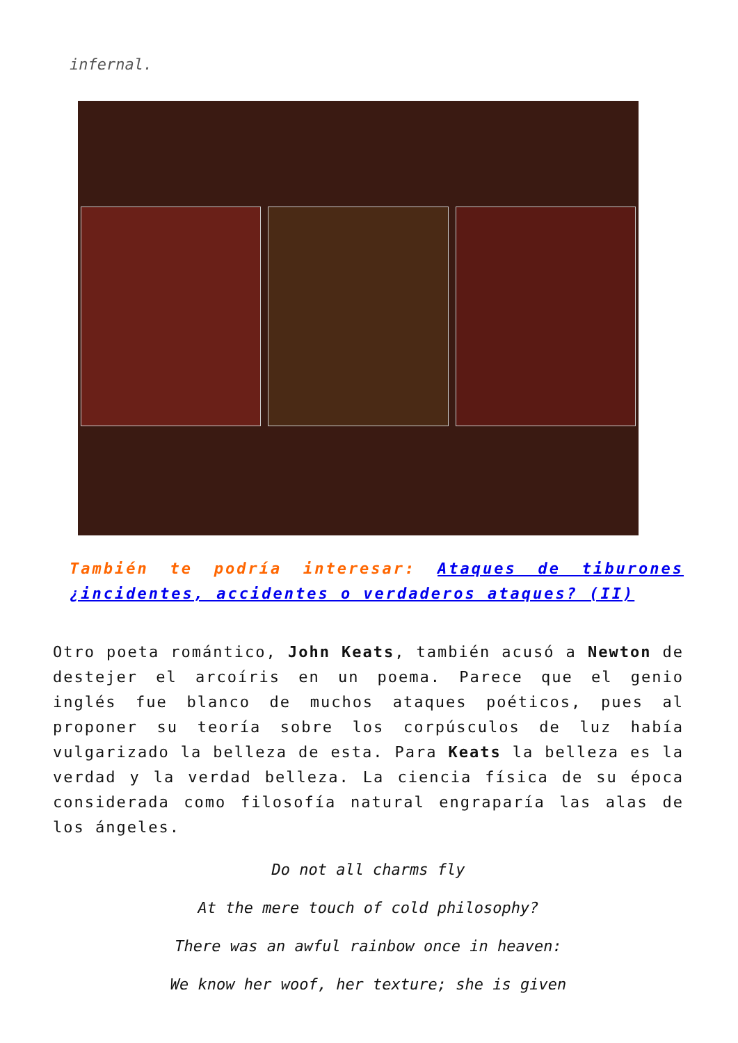infernal.
También te podría interesar: Ataques de tiburones ¿incidentes, accidentes o verdaderos ataques? (II)
Otro poeta romántico, John Keats, también acusó a Newton de destejer el arcoíris en un poema. Parece que el genio inglés fue blanco de muchos ataques poéticos, pues al proponer su teoría sobre los corpúsculos de luz había vulgarizado la belleza de esta. Para Keats la belleza es la verdad y la verdad belleza. La ciencia física de su época considerada como filosofía natural engraparía las alas de los ángeles.
Do not all charms fly
At the mere touch of cold philosophy?
There was an awful rainbow once in heaven:
We know her woof, her texture; she is given